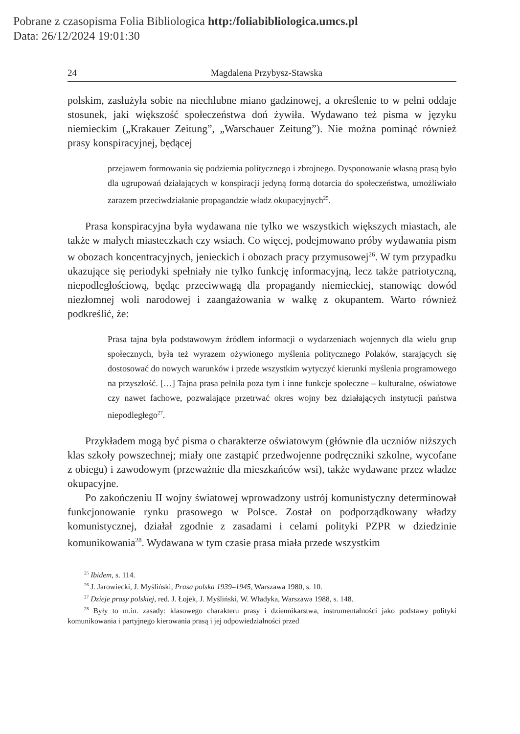Pobrane z czasopisma Folia Bibliologica http:/foliabibliologica.umcs.pl
Data: 26/12/2024 19:01:30
24 Magdalena Przybysz-Stawska
polskim, zasłużyła sobie na niechlubne miano gadzinowej, a określenie to w pełni oddaje stosunek, jaki większość społeczeństwa doń żywiła. Wydawano też pisma w języku niemieckim („Krakauer Zeitung”, „Warschauer Zeitung”). Nie można pominąć również prasy konspiracyjnej, będącej
przejawem formowania się podziemia politycznego i zbrojnego. Dysponowanie własną prasą było dla ugrupowań działających w konspiracji jedyną formą dotarcia do społeczeństwa, umożliwiało zarazem przeciwdziałanie propagandzie władz okupacyjnych<sup>25</sup>.
Prasa konspiracyjna była wydawana nie tylko we wszystkich większych miastach, ale także w małych miasteczkach czy wsiach. Co więcej, podejmowano próby wydawania pism w obozach koncentracyjnych, jenieckich i obozach pracy przymusowej<sup>26</sup>. W tym przypadku ukazujące się periodyki spełniały nie tylko funkcję informacyjną, lecz także patriotyczną, niepodległościową, będąc przeciwwagą dla propagandy niemieckiej, stanowiąc dowód niezłomnej woli narodowej i zaangażowania w walkę z okupantem. Warto również podkreślić, że:
Prasa tajna była podstawowym źródłem informacji o wydarzeniach wojennych dla wielu grup społecznych, była też wyrazem ożywionego myślenia politycznego Polaków, starających się dostosować do nowych warunków i przede wszystkim wytyczyć kierunki myślenia programowego na przyszłość. […] Tajna prasa pełniła poza tym i inne funkcje społeczne – kulturalne, oświatowe czy nawet fachowe, pozwalające przetrwać okres wojny bez działających instytucji państwa niepodległego<sup>27</sup>.
Przykładem mogą być pisma o charakterze oświatowym (głównie dla uczniów niższych klas szkoły powszechnej; miały one zastąpić przedwojenne podręczniki szkolne, wycofane z obiegu) i zawodowym (przeważnie dla mieszkańców wsi), także wydawane przez władze okupacyjne.
Po zakończeniu II wojny światowej wprowadzony ustrój komunistyczny determinował funkcjonowanie rynku prasowego w Polsce. Został on podporządkowany władzy komunistycznej, działał zgodnie z zasadami i celami polityki PZPR w dziedzinie komunikowania<sup>28</sup>. Wydawana w tym czasie prasa miała przede wszystkim
<sup>25</sup> Ibidem, s. 114.
<sup>26</sup> J. Jarowiecki, J. Myśliński, Prasa polska 1939–1945, Warszawa 1980, s. 10.
<sup>27</sup> Dzieje prasy polskiej, red. J. Łojek, J. Myśliński, W. Władyka, Warszawa 1988, s. 148.
<sup>28</sup> Były to m.in. zasady: klasowego charakteru prasy i dziennikarstwa, instrumentalności jako podstawy polityki komunikowania i partyjnego kierowania prasą i jej odpowiedzialności przed